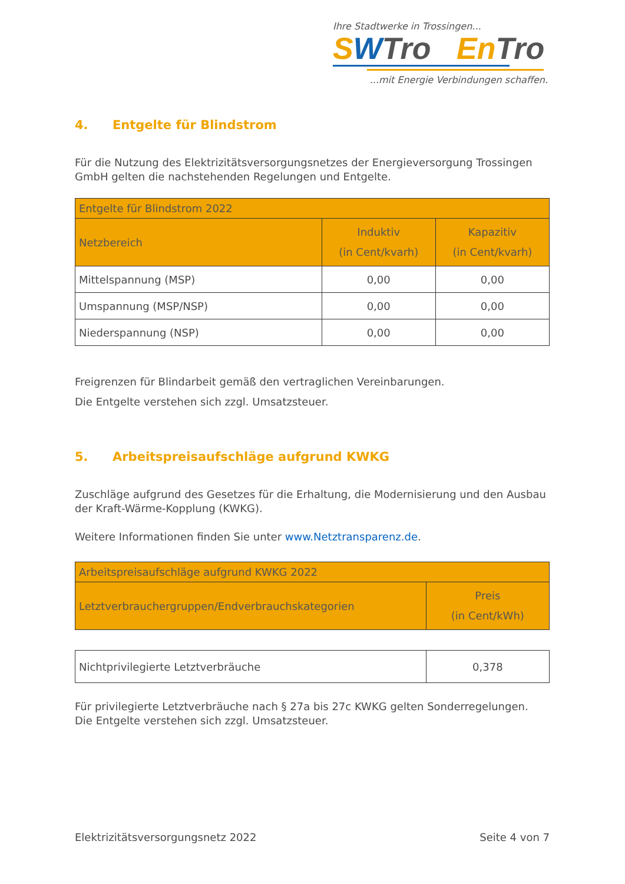Ihre Stadtwerke in Trossingen...
SWTro En Tro
...mit Energie Verbindungen schaffen.
4. Entgelte für Blindstrom
Für die Nutzung des Elektrizitätsversorgungsnetzes der Energieversorgung Trossingen GmbH gelten die nachstehenden Regelungen und Entgelte.
| Entgelte für Blindstrom 2022 | | |
| --- | --- | --- |
| Netzbereich | Induktiv (in Cent/kvarh) | Kapazitiv (in Cent/kvarh) |
| Mittelspannung (MSP) | 0,00 | 0,00 |
| Umspannung (MSP/NSP) | 0,00 | 0,00 |
| Niederspannung (NSP) | 0,00 | 0,00 |
Freigrenzen für Blindarbeit gemäß den vertraglichen Vereinbarungen.
Die Entgelte verstehen sich zzgl. Umsatzsteuer.
5. Arbeitspreisaufschläge aufgrund KWKG
Zuschläge aufgrund des Gesetzes für die Erhaltung, die Modernisierung und den Ausbau der Kraft-Wärme-Kopplung (KWKG).
Weitere Informationen finden Sie unter www.Netztransparenz.de.
| Arbeitspreisaufschläge aufgrund KWKG 2022 | |
| --- | --- |
| Letztverbrauchergruppen/Endverbrauchskategorien | Preis (in Cent/kWh) |
| Nichtprivilegierte Letztverbräuche | 0,378 |
Für privilegierte Letztverbräuche nach § 27a bis 27c KWKG gelten Sonderregelungen.
Die Entgelte verstehen sich zzgl. Umsatzsteuer.
Elektrizitätsversorgungsnetz 2022 Seite 4 von 7